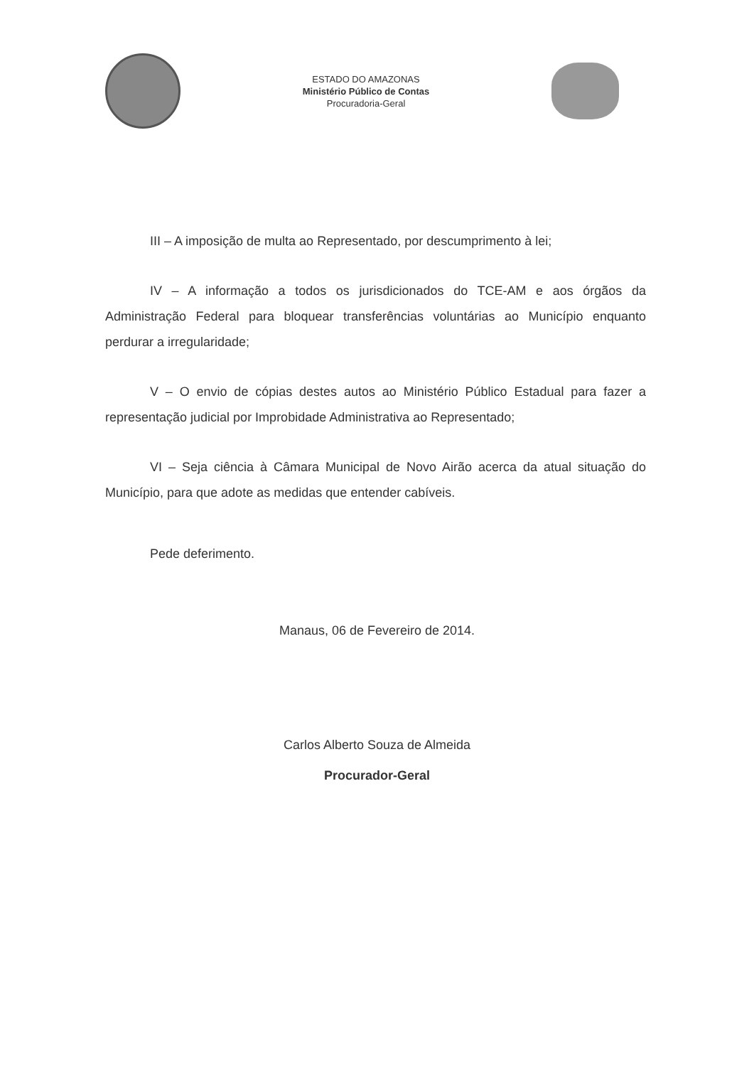ESTADO DO AMAZONAS
Ministério Público de Contas
Procuradoria-Geral
III – A imposição de multa ao Representado, por descumprimento à lei;
IV – A informação a todos os jurisdicionados do TCE-AM e aos órgãos da Administração Federal para bloquear transferências voluntárias ao Município enquanto perdurar a irregularidade;
V – O envio de cópias destes autos ao Ministério Público Estadual para fazer a representação judicial por Improbidade Administrativa ao Representado;
VI – Seja ciência à Câmara Municipal de Novo Airão acerca da atual situação do Município, para que adote as medidas que entender cabíveis.
Pede deferimento.
Manaus, 06 de Fevereiro de 2014.
Carlos Alberto Souza de Almeida
Procurador-Geral